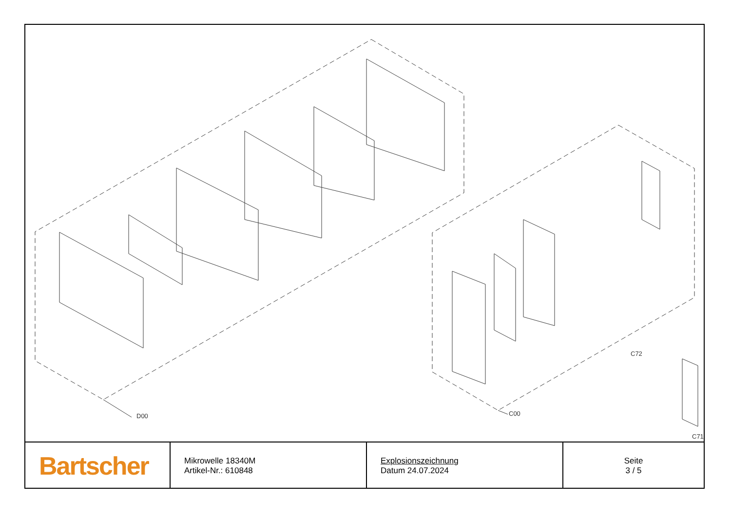D00 C00
C72
C71
| Bartscher | Mikrowelle 18340M Artikel-Nr.: 610848 | Explosionszeichnung Datum 24.07.2024 | Seite 3 / 5 |